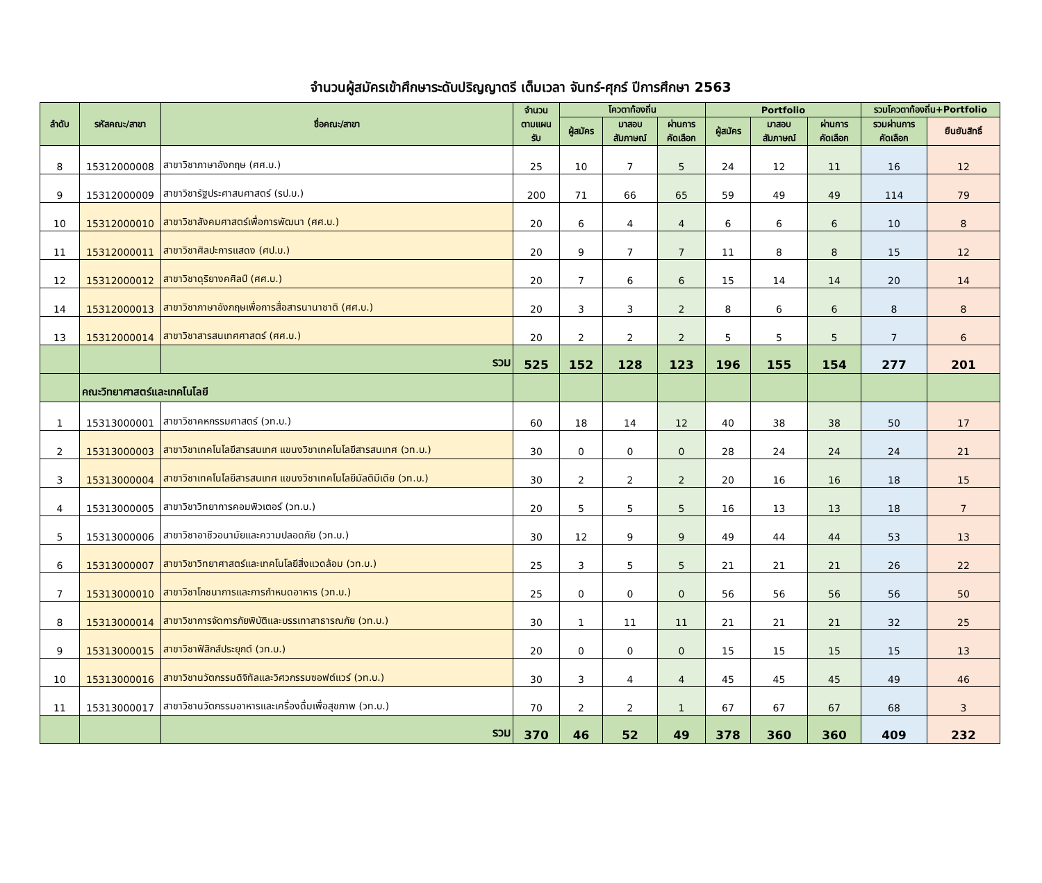จำนวนผู้สมัครเข้าศึกษาระดับปริญญาตรี เต็มเวลา จันทร์-ศุกร์ ปีการศึกษา 2563
| ลำดับ | รหัสคณะ/สาขา | ชื่อคณะ/สาขา | จำนวน ตามแผน รับ | โควตาท้องถิ่น | | | Portfolio | | | รวมโควตาท้องถิ่น+Portfolio | |
| --- | --- | --- | --- | --- | --- | --- | --- | --- | --- | --- | --- |
| | | | | ผู้สมัคร | มาสอบ สัมภาษณ์ | ผ่านการ คัดเลือก | ผู้สมัคร | มาสอบ สัมภาษณ์ | ผ่านการ คัดเลือก | รวมผ่านการ คัดเลือก | ยืนยันสิทธิ์ |
| 8 | 15312000008 | สาขาวิชาภาษาอังกฤษ (ศศ.บ.) | 25 | 10 | 7 | 5 | 24 | 12 | 11 | 16 | 12 |
| 9 | 15312000009 | สาขาวิชารัฐประศาสนศาสตร์ (รป.บ.) | 200 | 71 | 66 | 65 | 59 | 49 | 49 | 114 | 79 |
| 10 | 15312000010 | สาขาวิชาสังคมศาสตร์เพื่อการพัฒนา (ศศ.บ.) | 20 | 6 | 4 | 4 | 6 | 6 | 6 | 10 | 8 |
| 11 | 15312000011 | สาขาวิชาศิลปะการแสดง (ศป.บ.) | 20 | 9 | 7 | 7 | 11 | 8 | 8 | 15 | 12 |
| 12 | 15312000012 | สาขาวิชาดุริยางคศิลป์ (ศศ.บ.) | 20 | 7 | 6 | 6 | 15 | 14 | 14 | 20 | 14 |
| 14 | 15312000013 | สาขาวิชาภาษาอังกฤษเพื่อการสื่อสารนานาชาติ (ศศ.บ.) | 20 | 3 | 3 | 2 | 8 | 6 | 6 | 8 | 8 |
| 13 | 15312000014 | สาขาวิชาสารสนเทศศาสตร์ (ศศ.บ.) | 20 | 2 | 2 | 2 | 5 | 5 | 5 | 7 | 6 |
| | | รวม | 525 | 152 | 128 | 123 | 196 | 155 | 154 | 277 | 201 |
| | คณะวิทยาศาสตร์และเทคโนโลยี | | | | | | | | | | |
| 1 | 15313000001 | สาขาวิชาคหกรรมศาสตร์ (วท.บ.) | 60 | 18 | 14 | 12 | 40 | 38 | 38 | 50 | 17 |
| 2 | 15313000003 | สาขาวิชาเทคโนโลยีสารสนเทศ แขนงวิชาเทคโนโลยีสารสนเทศ (วท.บ.) | 30 | 0 | 0 | 0 | 28 | 24 | 24 | 24 | 21 |
| 3 | 15313000004 | สาขาวิชาเทคโนโลยีสารสนเทศ แขนงวิชาเทคโนโลยีมัลติมีเดีย (วท.บ.) | 30 | 2 | 2 | 2 | 20 | 16 | 16 | 18 | 15 |
| 4 | 15313000005 | สาขาวิชาวิทยาการคอมพิวเตอร์ (วท.บ.) | 20 | 5 | 5 | 5 | 16 | 13 | 13 | 18 | 7 |
| 5 | 15313000006 | สาขาวิชาอาชีวอนามัยและความปลอดภัย (วท.บ.) | 30 | 12 | 9 | 9 | 49 | 44 | 44 | 53 | 13 |
| 6 | 15313000007 | สาขาวิชาวิทยาศาสตร์และเทคโนโลยีสิ่งแวดล้อม (วท.บ.) | 25 | 3 | 5 | 5 | 21 | 21 | 21 | 26 | 22 |
| 7 | 15313000010 | สาขาวิชาโภชนาการและการกำหนดอาหาร (วท.บ.) | 25 | 0 | 0 | 0 | 56 | 56 | 56 | 56 | 50 |
| 8 | 15313000014 | สาขาวิชาการจัดการภัยพิบัติและบรรเทาสาธารณภัย (วท.บ.) | 30 | 1 | 11 | 11 | 21 | 21 | 21 | 32 | 25 |
| 9 | 15313000015 | สาขาวิชาฟิสิกส์ประยุกต์ (วท.บ.) | 20 | 0 | 0 | 0 | 15 | 15 | 15 | 15 | 13 |
| 10 | 15313000016 | สาขาวิชานวัตกรรมดิจิทัลและวิศวกรรมซอฟต์แวร์ (วท.บ.) | 30 | 3 | 4 | 4 | 45 | 45 | 45 | 49 | 46 |
| 11 | 15313000017 | สาขาวิชานวัตกรรมอาหารและเครื่องดื่มเพื่อสุขภาพ (วท.บ.) | 70 | 2 | 2 | 1 | 67 | 67 | 67 | 68 | 3 |
| | | รวม | 370 | 46 | 52 | 49 | 378 | 360 | 360 | 409 | 232 |